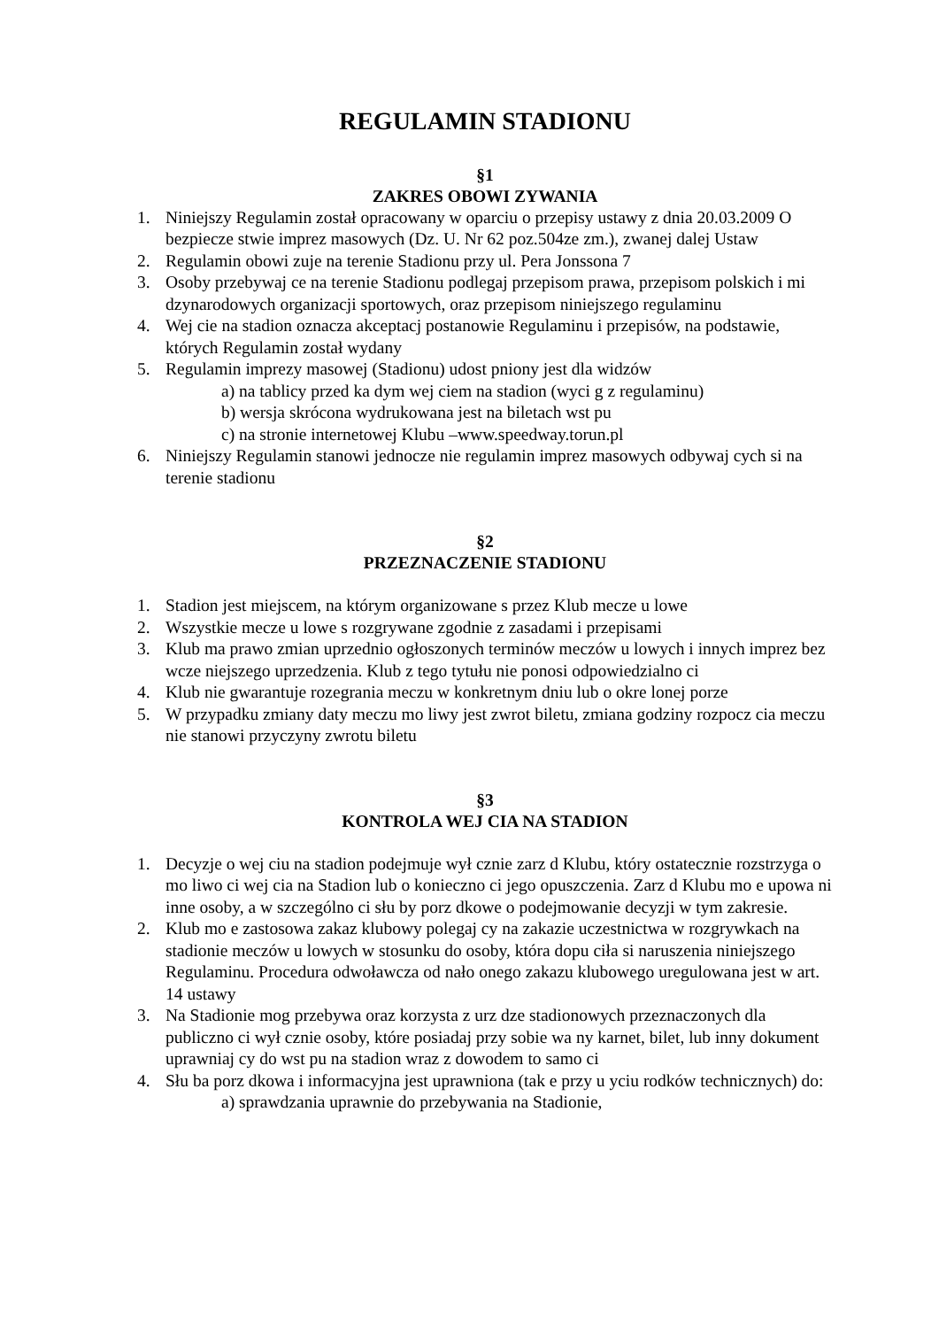REGULAMIN STADIONU
§1
ZAKRES OBOWI ZYWANIA
1. Niniejszy Regulamin został opracowany w oparciu o przepisy ustawy z dnia 20.03.2009 O bezpiecze stwie imprez masowych (Dz. U. Nr 62 poz.504ze zm.), zwanej dalej Ustaw
2. Regulamin obowi zuje na terenie Stadionu przy ul. Pera Jonssona 7
3. Osoby przebywaj ce na terenie Stadionu podlegaj przepisom prawa, przepisom polskich i mi dzynarodowych organizacji sportowych, oraz przepisom niniejszego regulaminu
4. Wej cie na stadion oznacza akceptacj postanowie Regulaminu i przepisów, na podstawie, których Regulamin został wydany
5. Regulamin imprezy masowej (Stadionu) udost pniony jest dla widzów
a) na tablicy przed ka dym wej ciem na stadion (wyci g z regulaminu)
b) wersja skrócona wydrukowana jest na biletach wst pu
c) na stronie internetowej Klubu –www.speedway.torun.pl
6. Niniejszy Regulamin stanowi jednocze nie regulamin imprez masowych odbywaj cych si na terenie stadionu
§2
PRZEZNACZENIE STADIONU
1. Stadion jest miejscem, na którym organizowane s przez Klub mecze u lowe
2. Wszystkie mecze u lowe s rozgrywane zgodnie z zasadami i przepisami
3. Klub ma prawo zmian uprzednio ogłoszonych terminów meczów u lowych i innych imprez bez wcze niejszego uprzedzenia. Klub z tego tytułu nie ponosi odpowiedzialno ci
4. Klub nie gwarantuje rozegrania meczu w konkretnym dniu lub o okre lonej porze
5. W przypadku zmiany daty meczu mo liwy jest zwrot biletu, zmiana godziny rozpocz cia meczu nie stanowi przyczyny zwrotu biletu
§3
KONTROLA WEJ CIA NA STADION
1. Decyzje o wej ciu na stadion podejmuje wył cznie zarz d Klubu, który ostatecznie rozstrzyga o mo liwo ci wej cia na Stadion lub o konieczno ci jego opuszczenia. Zarz d Klubu mo e upowa ni inne osoby, a w szczególno ci słu by porz dkowe o podejmowanie decyzji w tym zakresie.
2. Klub mo e zastosowa zakaz klubowy polegaj cy na zakazie uczestnictwa w rozgrywkach na stadionie meczów u lowych w stosunku do osoby, która dopu ciła si naruszenia niniejszego Regulaminu. Procedura odwoławcza od nało onego zakazu klubowego uregulowana jest w art. 14 ustawy
3. Na Stadionie mog przebywa oraz korzysta z urz dze stadionowych przeznaczonych dla publiczno ci wył cznie osoby, które posiadaj przy sobie wa ny karnet, bilet, lub inny dokument uprawniaj cy do wst pu na stadion wraz z dowodem to samo ci
4. Słu ba porz dkowa i informacyjna jest uprawniona (tak e przy u yciu rodków technicznych) do:
a) sprawdzania uprawnie do przebywania na Stadionie,